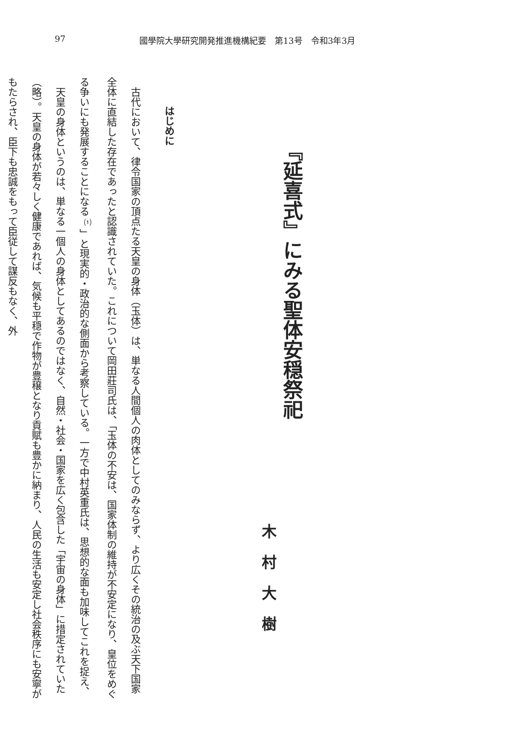97 國學院大學研究開発推進機構紀要　第13号　令和3年3月
『延喜式』にみる聖体安穏祭祀
木村大樹
はじめに
古代において、律令国家の頂点たる天皇の身体（玉体）は、単なる人間個人の肉体としてのみならず、より広くその統治の及ぶ天下国家全体に直結した存在であったと認識されていた。これについて岡田莊司氏は、「玉体の不安は、国家体制の維持が不安定になり、皇位をめぐる争いにも発展することになる<sup>⑴</sup>」と現実的・政治的な側面から考察している。一方で中村英重氏は、思想的な面も加味してこれを捉え、
天皇の身体というのは、単なる一個人の身体としてあるのではなく、自然・社会・国家を広く包含した「宇宙の身体」に措定されていた（略）。天皇の身体が若々しく健康であれば、気候も平穏で作物が豊穣となり貢賦も豊かに納まり、人民の生活も安定し社会秩序にも安寧がもたらされ、臣下も忠誠をもって臣従して謀反もなく、外